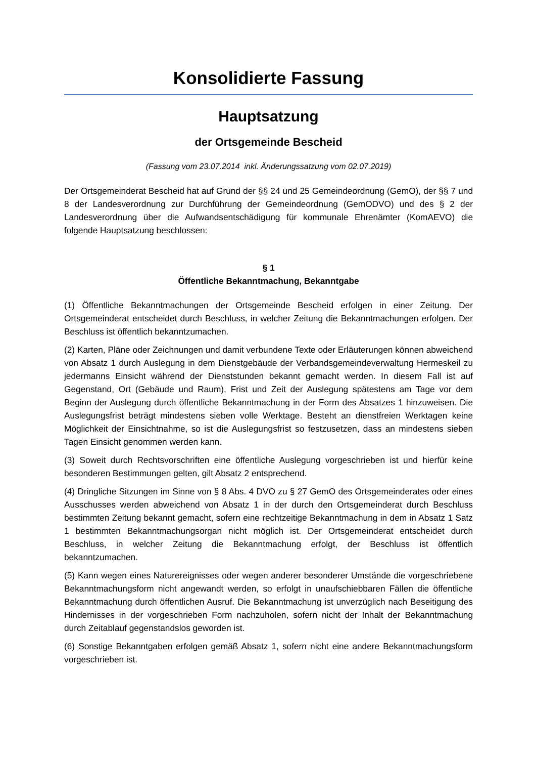Konsolidierte Fassung
Hauptsatzung
der Ortsgemeinde Bescheid
(Fassung vom 23.07.2014 inkl. Änderungssatzung vom 02.07.2019)
Der Ortsgemeinderat Bescheid hat auf Grund der §§ 24 und 25 Gemeindeordnung (GemO), der §§ 7 und 8 der Landesverordnung zur Durchführung der Gemeindeordnung (GemODVO) und des § 2 der Landesverordnung über die Aufwandsentschädigung für kommunale Ehrenämter (KomAEVO) die folgende Hauptsatzung beschlossen:
§ 1
Öffentliche Bekanntmachung, Bekanntgabe
(1) Öffentliche Bekanntmachungen der Ortsgemeinde Bescheid erfolgen in einer Zeitung. Der Ortsgemeinderat entscheidet durch Beschluss, in welcher Zeitung die Bekanntmachungen erfolgen. Der Beschluss ist öffentlich bekanntzumachen.
(2) Karten, Pläne oder Zeichnungen und damit verbundene Texte oder Erläuterungen können abweichend von Absatz 1 durch Auslegung in dem Dienstgebäude der Verbandsgemeindeverwaltung Hermeskeil zu jedermanns Einsicht während der Dienststunden bekannt gemacht werden. In diesem Fall ist auf Gegenstand, Ort (Gebäude und Raum), Frist und Zeit der Auslegung spätestens am Tage vor dem Beginn der Auslegung durch öffentliche Bekanntmachung in der Form des Absatzes 1 hinzuweisen. Die Auslegungsfrist beträgt mindestens sieben volle Werktage. Besteht an dienstfreien Werktagen keine Möglichkeit der Einsichtnahme, so ist die Auslegungsfrist so festzusetzen, dass an mindestens sieben Tagen Einsicht genommen werden kann.
(3) Soweit durch Rechtsvorschriften eine öffentliche Auslegung vorgeschrieben ist und hierfür keine besonderen Bestimmungen gelten, gilt Absatz 2 entsprechend.
(4) Dringliche Sitzungen im Sinne von § 8 Abs. 4 DVO zu § 27 GemO des Ortsgemeinderates oder eines Ausschusses werden abweichend von Absatz 1 in der durch den Ortsgemeinderat durch Beschluss bestimmten Zeitung bekannt gemacht, sofern eine rechtzeitige Bekanntmachung in dem in Absatz 1 Satz 1 bestimmten Bekanntmachungsorgan nicht möglich ist. Der Ortsgemeinderat entscheidet durch Beschluss, in welcher Zeitung die Bekanntmachung erfolgt, der Beschluss ist öffentlich bekanntzumachen.
(5) Kann wegen eines Naturereignisses oder wegen anderer besonderer Umstände die vorgeschriebene Bekanntmachungsform nicht angewandt werden, so erfolgt in unaufschiebbaren Fällen die öffentliche Bekanntmachung durch öffentlichen Ausruf. Die Bekanntmachung ist unverzüglich nach Beseitigung des Hindernisses in der vorgeschrieben Form nachzuholen, sofern nicht der Inhalt der Bekanntmachung durch Zeitablauf gegenstandslos geworden ist.
(6) Sonstige Bekanntgaben erfolgen gemäß Absatz 1, sofern nicht eine andere Bekanntmachungsform vorgeschrieben ist.